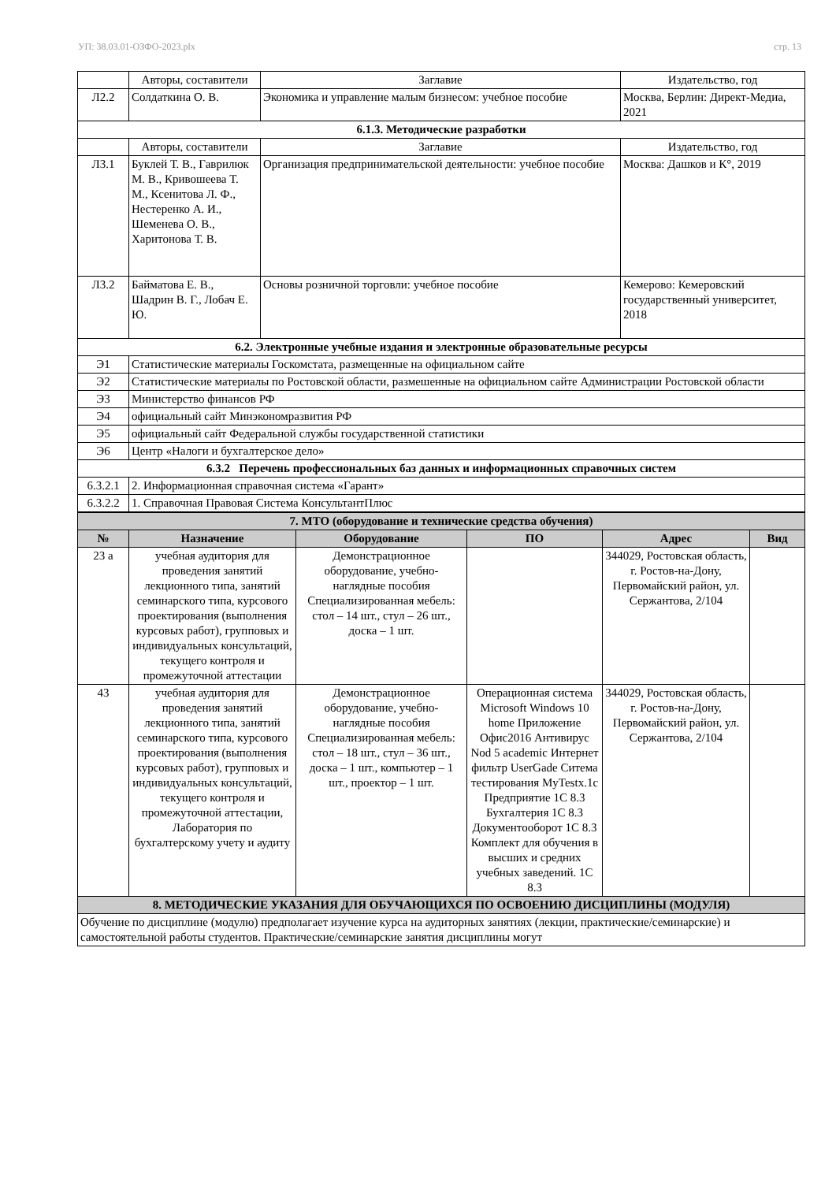УП: 38.03.01-ОЗФО-2023.plx стр. 13
| | Авторы, составители | Заглавие | Издательство, год |
| Л2.2 | Солдаткина О. В. | Экономика и управление малым бизнесом: учебное пособие | Москва, Берлин: Директ-Медиа, 2021 |
| 6.1.3. Методические разработки | | | |
| | Авторы, составители | Заглавие | Издательство, год |
| Л3.1 | Буклей Т. В., Гаврилюк М. В., Кривошеева Т. М., Ксенитова Л. Ф., Нестеренко А. И., Шеменева О. В., Харитонова Т. В. | Организация предпринимательской деятельности: учебное пособие | Москва: Дашков и К°, 2019 |
| Л3.2 | Байматова Е. В., Шадрин В. Г., Лобач Е. Ю. | Основы розничной торговли: учебное пособие | Кемерово: Кемеровский государственный университет, 2018 |
| 6.2. Электронные учебные издания и электронные образовательные ресурсы | | | |
| Э1 | Статистические материалы Госкомстата, размещенные на официальном сайте | | |
| Э2 | Статистические материалы по Ростовской области, размешенные на официальном сайте Администрации Ростовской области | | |
| Э3 | Министерство финансов РФ | | |
| Э4 | официальный сайт Минэкономразвития РФ | | |
| Э5 | официальный сайт Федеральной службы государственной статистики | | |
| Э6 | Центр «Налоги и бухгалтерское дело» | | |
| 6.3.2 Перечень профессиональных баз данных и информационных справочных систем | | | |
| 6.3.2.1 | 2. Информационная справочная система «Гарант» | | |
| 6.3.2.2 | 1. Справочная Правовая Система КонсультантПлюс | | |
| 7. МТО (оборудование и технические средства обучения) | | | | | |
| № | Назначение | Оборудование | ПО | Адрес | Вид |
| 23 а | учебная аудитория для проведения занятий лекционного типа, занятий семинарского типа, курсового проектирования (выполнения курсовых работ), групповых и индивидуальных консультаций, текущего контроля и промежуточной аттестации | Демонстрационное оборудование, учебно-наглядные пособия Специализированная мебель: стол – 14 шт., стул – 26 шт., доска – 1 шт. | | 344029, Ростовская область, г. Ростов-на-Дону, Первомайский район, ул. Сержантова, 2/104 | |
| 43 | учебная аудитория для проведения занятий лекционного типа, занятий семинарского типа, курсового проектирования (выполнения курсовых работ), групповых и индивидуальных консультаций, текущего контроля и промежуточной аттестации, Лаборатория по бухгалтерскому учету и аудиту | Демонстрационное оборудование, учебно-наглядные пособия Специализированная мебель: стол – 18 шт., стул – 36 шт., доска – 1 шт., компьютер – 1 шт., проектор – 1 шт. | Операционная система Microsoft Windows 10 home Приложение Офис2016 Антивирус Nod 5 academic Интернет фильтр UserGade Ситема тестирования MyTestx.1c Предприятие 1С 8.3 Бухгалтерия 1С 8.3 Документооборот 1С 8.3 Комплект для обучения в высших и средних учебных заведений. 1С 8.3 | 344029, Ростовская область, г. Ростов-на-Дону, Первомайский район, ул. Сержантова, 2/104 | |
| 8. МЕТОДИЧЕСКИЕ УКАЗАНИЯ ДЛЯ ОБУЧАЮЩИХСЯ ПО ОСВОЕНИЮ ДИСЦИПЛИНЫ (МОДУЛЯ) | | | | | |
| Обучение по дисциплине (модулю) предполагает изучение курса на аудиторных занятиях (лекции, практические/семинарские) и самостоятельной работы студентов. Практические/семинарские занятия дисциплины могут | | | | | |